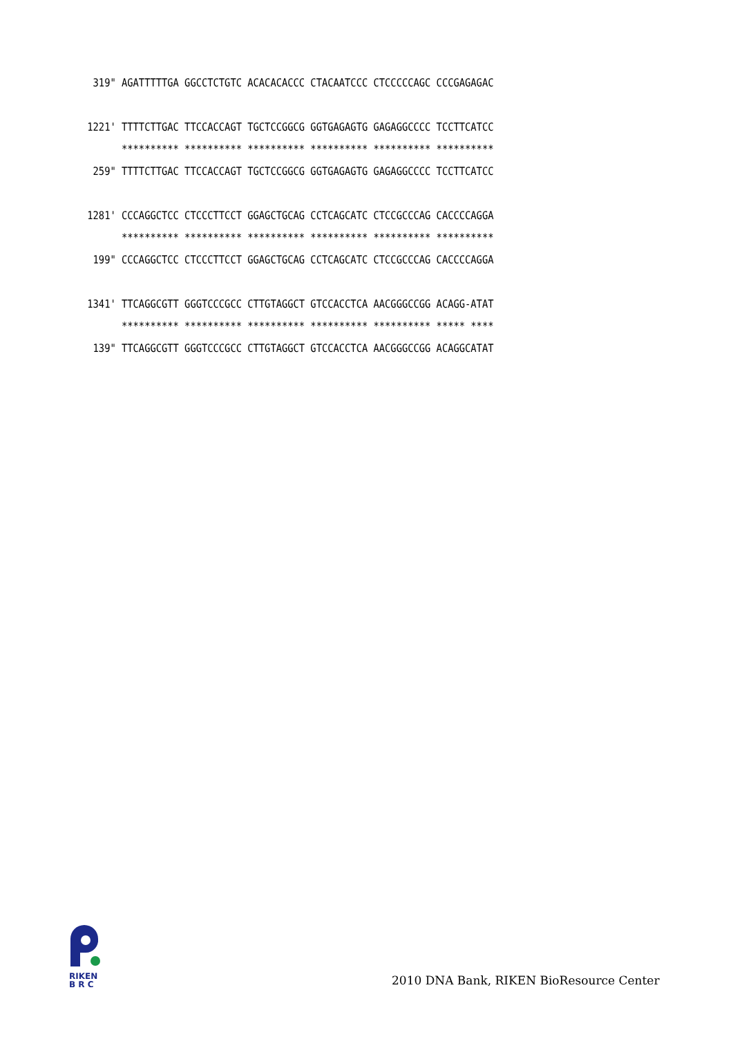319" AGATTTTTGA GGCCTCTGTC ACACACACCC CTACAATCCC CTCCCCCAGC CCCGAGAGAC
1221' TTTTCTTGAC TTCCACCAGT TGCTCCGGCG GGTGAGAGTG GAGAGGCCCC TCCTTCATCC
********** ********** ********** ********** ********** **********
259" TTTTCTTGAC TTCCACCAGT TGCTCCGGCG GGTGAGAGTG GAGAGGCCCC TCCTTCATCC
1281' CCCAGGCTCC CTCCCTTCCT GGAGCTGCAG CCTCAGCATC CTCCGCCCAG CACCCCAGGA
********** ********** ********** ********** ********** **********
199" CCCAGGCTCC CTCCCTTCCT GGAGCTGCAG CCTCAGCATC CTCCGCCCAG CACCCCAGGA
1341' TTCAGGCGTT GGGTCCCGCC CTTGTAGGCT GTCCACCTCA AACGGGCCGG ACAGG-ATAT
********** ********** ********** ********** ********** ***** ****
139" TTCAGGCGTT GGGTCCCGCC CTTGTAGGCT GTCCACCTCA AACGGGCCGG ACAGGCATAT
RIKEN
B R C
2010 DNA Bank, RIKEN BioResource Center